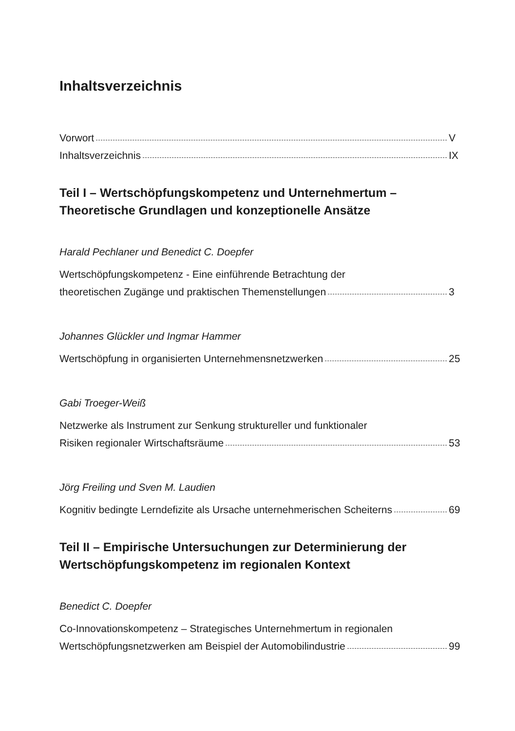Inhaltsverzeichnis
Vorwort V
Inhaltsverzeichnis IX
Teil I – Wertschöpfungskompetenz und Unternehmertum –
Theoretische Grundlagen und konzeptionelle Ansätze
Harald Pechlaner und Benedict C. Doepfer
Wertschöpfungskompetenz - Eine einführende Betrachtung der
theoretischen Zugänge und praktischen Themenstellungen 3
Johannes Glückler und Ingmar Hammer
Wertschöpfung in organisierten Unternehmensnetzwerken 25
Gabi Troeger-Weiß
Netzwerke als Instrument zur Senkung struktureller und funktionaler
Risiken regionaler Wirtschaftsräume 53
Jörg Freiling und Sven M. Laudien
Kognitiv bedingte Lerndefizite als Ursache unternehmerischen Scheiterns 69
Teil II – Empirische Untersuchungen zur Determinierung der
Wertschöpfungskompetenz im regionalen Kontext
Benedict C. Doepfer
Co-Innovationskompetenz – Strategisches Unternehmertum in regionalen
Wertschöpfungsnetzwerken am Beispiel der Automobilindustrie 99